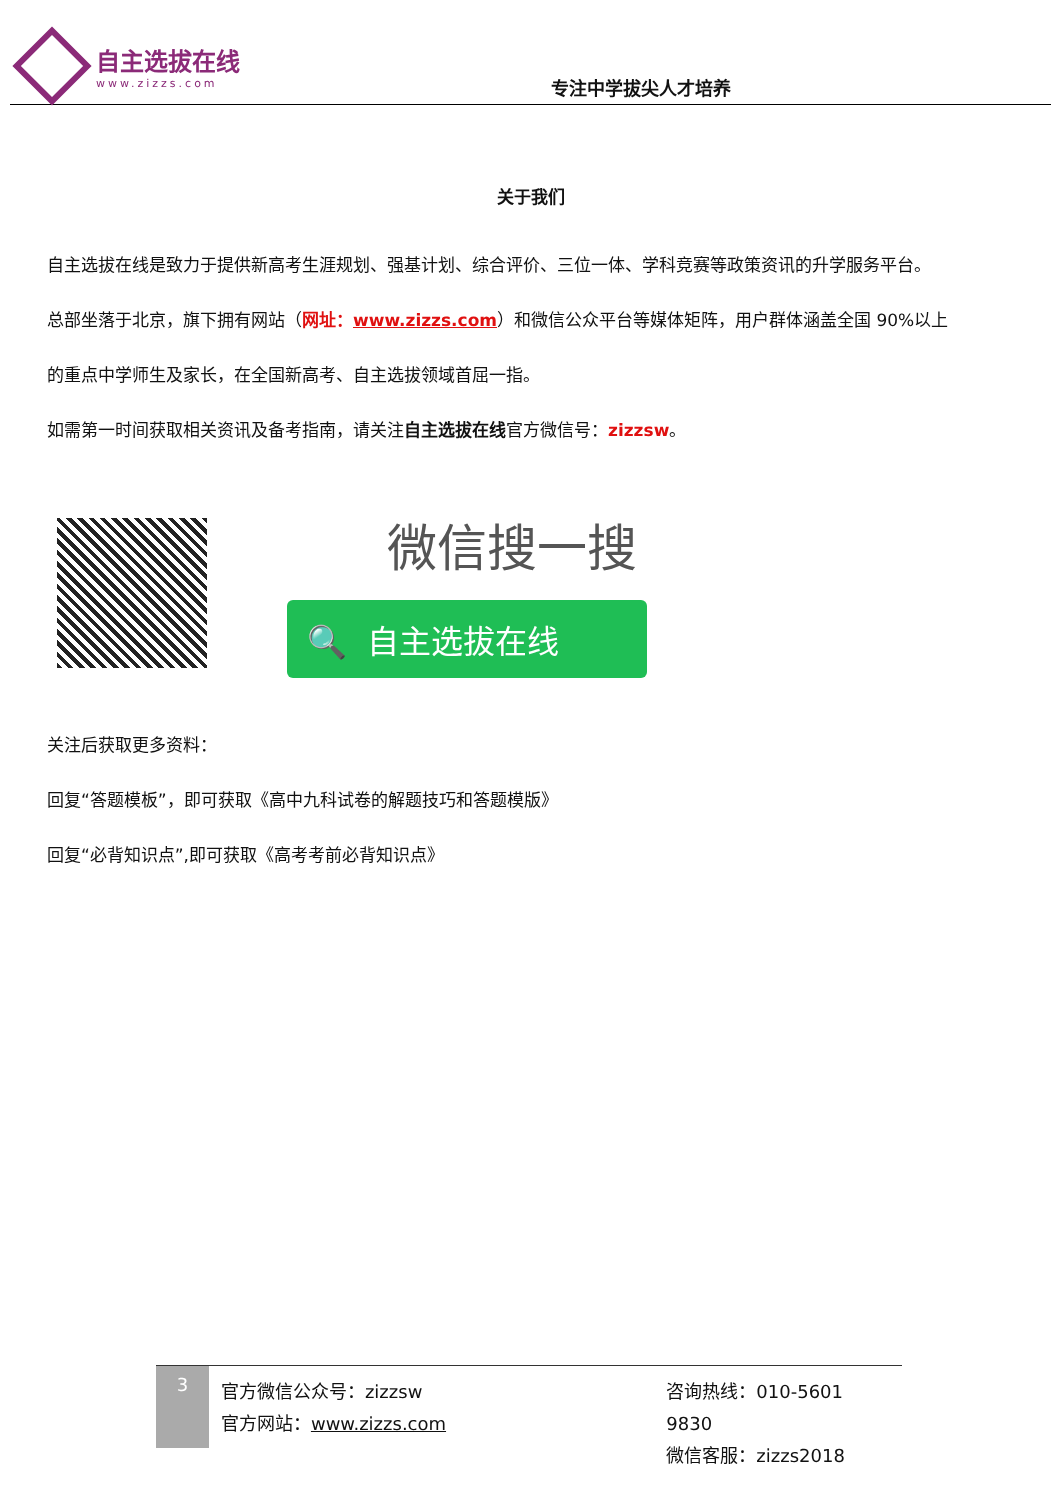自主选拔在线
www.zizzs.com
专注中学拔尖人才培养
关于我们
自主选拔在线是致力于提供新高考生涯规划、强基计划、综合评价、三位一体、学科竞赛等政策资讯的升学服务平台。
总部坐落于北京，旗下拥有网站（网址：www.zizzs.com）和微信公众平台等媒体矩阵，用户群体涵盖全国 90%以上
的重点中学师生及家长，在全国新高考、自主选拔领域首屈一指。
如需第一时间获取相关资讯及备考指南，请关注自主选拔在线官方微信号：zizzsw。
微信搜一搜
🔍 自主选拔在线
关注后获取更多资料：
回复“答题模板”，即可获取《高中九科试卷的解题技巧和答题模版》
回复“必背知识点”,即可获取《高考考前必背知识点》
3
官方微信公众号：zizzsw
官方网站：www.zizzs.com
咨询热线：010-5601 9830
微信客服：zizzs2018